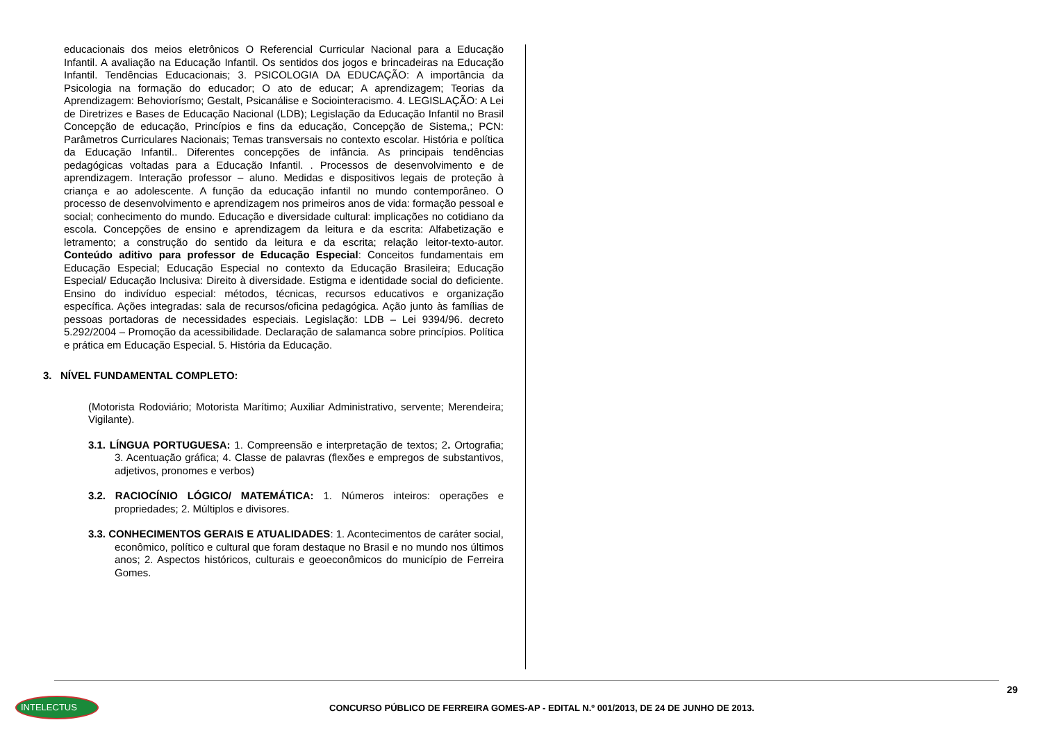educacionais dos meios eletrônicos O Referencial Curricular Nacional para a Educação Infantil. A avaliação na Educação Infantil. Os sentidos dos jogos e brincadeiras na Educação Infantil. Tendências Educacionais; 3. PSICOLOGIA DA EDUCAÇÃO: A importância da Psicologia na formação do educador; O ato de educar; A aprendizagem; Teorias da Aprendizagem: Behoviorísmo; Gestalt, Psicanálise e Sociointeracismo. 4. LEGISLAÇÃO: A Lei de Diretrizes e Bases de Educação Nacional (LDB); Legislação da Educação Infantil no Brasil Concepção de educação, Princípios e fins da educação, Concepção de Sistema,; PCN: Parâmetros Curriculares Nacionais; Temas transversais no contexto escolar. História e política da Educação Infantil.. Diferentes concepções de infância. As principais tendências pedagógicas voltadas para a Educação Infantil. . Processos de desenvolvimento e de aprendizagem. Interação professor – aluno. Medidas e dispositivos legais de proteção à criança e ao adolescente. A função da educação infantil no mundo contemporâneo. O processo de desenvolvimento e aprendizagem nos primeiros anos de vida: formação pessoal e social; conhecimento do mundo. Educação e diversidade cultural: implicações no cotidiano da escola. Concepções de ensino e aprendizagem da leitura e da escrita: Alfabetização e letramento; a construção do sentido da leitura e da escrita; relação leitor-texto-autor. Conteúdo aditivo para professor de Educação Especial: Conceitos fundamentais em Educação Especial; Educação Especial no contexto da Educação Brasileira; Educação Especial/ Educação Inclusiva: Direito à diversidade. Estigma e identidade social do deficiente. Ensino do indivíduo especial: métodos, técnicas, recursos educativos e organização específica. Ações integradas: sala de recursos/oficina pedagógica. Ação junto às famílias de pessoas portadoras de necessidades especiais. Legislação: LDB – Lei 9394/96. decreto 5.292/2004 – Promoção da acessibilidade. Declaração de salamanca sobre princípios. Política e prática em Educação Especial. 5. História da Educação.
3. NÍVEL FUNDAMENTAL COMPLETO:
(Motorista Rodoviário; Motorista Marítimo; Auxiliar Administrativo, servente; Merendeira; Vigilante).
3.1. LÍNGUA PORTUGUESA: 1. Compreensão e interpretação de textos; 2. Ortografia; 3. Acentuação gráfica; 4. Classe de palavras (flexões e empregos de substantivos, adjetivos, pronomes e verbos)
3.2. RACIOCÍNIO LÓGICO/ MATEMÁTICA: 1. Números inteiros: operações e propriedades; 2. Múltiplos e divisores.
3.3. CONHECIMENTOS GERAIS E ATUALIDADES: 1. Acontecimentos de caráter social, econômico, político e cultural que foram destaque no Brasil e no mundo nos últimos anos; 2. Aspectos históricos, culturais e geoeconômicos do município de Ferreira Gomes.
29
INTELECTUS
CONCURSO PÚBLICO DE FERREIRA GOMES-AP - EDITAL N.º 001/2013, DE 24 DE JUNHO DE 2013.